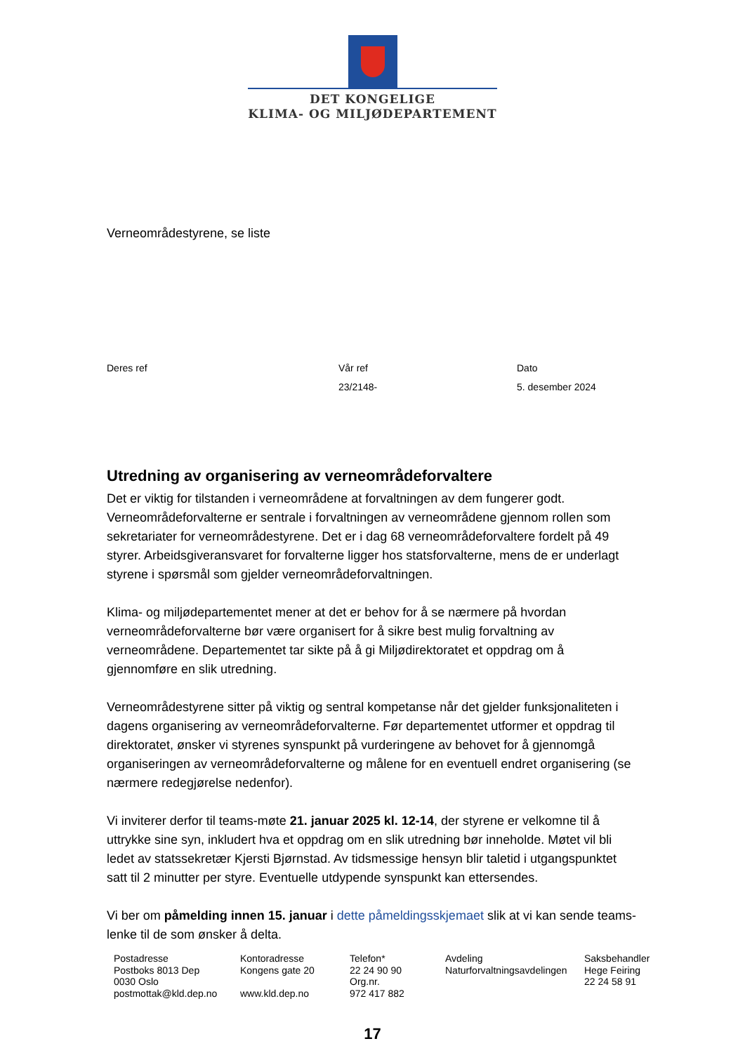DET KONGELIGE
KLIMA- OG MILJØDEPARTEMENT
Verneområdestyrene, se liste
Deres ref Vår ref
23/2148-
Dato
5. desember 2024
Utredning av organisering av verneområdeforvaltere
Det er viktig for tilstanden i verneområdene at forvaltningen av dem fungerer godt. Verneområdeforvalterne er sentrale i forvaltningen av verneområdene gjennom rollen som sekretariater for verneområdestyrene. Det er i dag 68 verneområdeforvaltere fordelt på 49 styrer. Arbeidsgiveransvaret for forvalterne ligger hos statsforvalterne, mens de er underlagt styrene i spørsmål som gjelder verneområdeforvaltningen.
Klima- og miljødepartementet mener at det er behov for å se nærmere på hvordan verneområdeforvalterne bør være organisert for å sikre best mulig forvaltning av verneområdene. Departementet tar sikte på å gi Miljødirektoratet et oppdrag om å gjennomføre en slik utredning.
Verneområdestyrene sitter på viktig og sentral kompetanse når det gjelder funksjonaliteten i dagens organisering av verneområdeforvalterne. Før departementet utformer et oppdrag til direktoratet, ønsker vi styrenes synspunkt på vurderingene av behovet for å gjennomgå organiseringen av verneområdeforvalterne og målene for en eventuell endret organisering (se nærmere redegjørelse nedenfor).
Vi inviterer derfor til teams-møte 21. januar 2025 kl. 12-14, der styrene er velkomne til å uttrykke sine syn, inkludert hva et oppdrag om en slik utredning bør inneholde. Møtet vil bli ledet av statssekretær Kjersti Bjørnstad. Av tidsmessige hensyn blir taletid i utgangspunktet satt til 2 minutter per styre. Eventuelle utdypende synspunkt kan ettersendes.
Vi ber om påmelding innen 15. januar i dette påmeldingsskjemaet slik at vi kan sende teams-lenke til de som ønsker å delta.
Postadresse
Postboks 8013 Dep
0030 Oslo
postmottak@kld.dep.no
Kontoradresse
Kongens gate 20
www.kld.dep.no
Telefon*
22 24 90 90
Org.nr.
972 417 882
Avdeling
Naturforvaltningsavdelingen
Saksbehandler
Hege Feiring
22 24 58 91
17